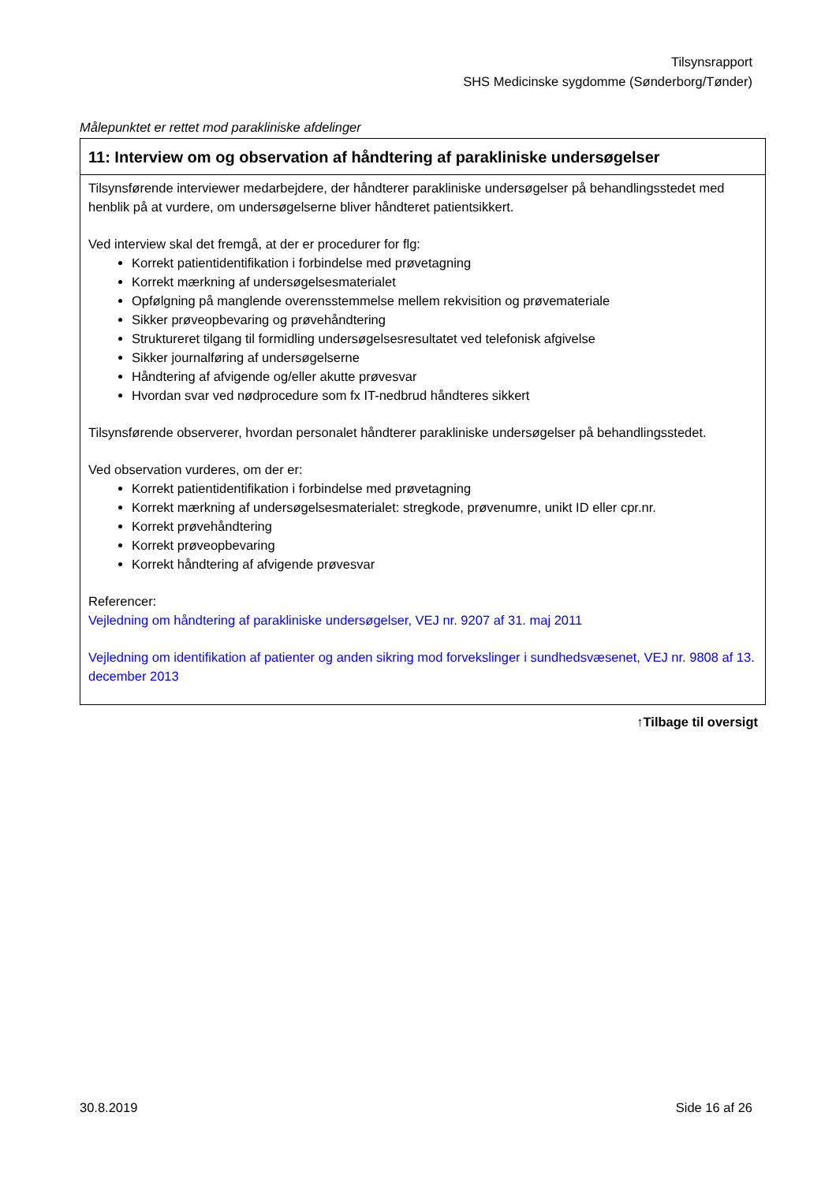Tilsynsrapport
SHS Medicinske sygdomme (Sønderborg/Tønder)
Målepunktet er rettet mod parakliniske afdelinger
| 11: Interview om og observation af håndtering af parakliniske undersøgelser |
| --- |
| Tilsynsførende interviewer medarbejdere, der håndterer parakliniske undersøgelser på behandlingsstedet med henblik på at vurdere, om undersøgelserne bliver håndteret patientsikkert. Ved interview skal det fremgå, at der er procedurer for flg: Korrekt patientidentifikation i forbindelse med prøvetagning Korrekt mærkning af undersøgelsesmaterialet Opfølgning på manglende overensstemmelse mellem rekvisition og prøvemateriale Sikker prøveopbevaring og prøvehåndtering Struktureret tilgang til formidling undersøgelsesresultatet ved telefonisk afgivelse Sikker journalføring af undersøgelserne Håndtering af afvigende og/eller akutte prøvesvar Hvordan svar ved nødprocedure som fx IT-nedbrud håndteres sikkert Tilsynsførende observerer, hvordan personalet håndterer parakliniske undersøgelser på behandlingsstedet. Ved observation vurderes, om der er: Korrekt patientidentifikation i forbindelse med prøvetagning Korrekt mærkning af undersøgelsesmaterialet: stregkode, prøvenumre, unikt ID eller cpr.nr. Korrekt prøvehåndtering Korrekt prøveopbevaring Korrekt håndtering af afvigende prøvesvar Referencer: Vejledning om håndtering af parakliniske undersøgelser, VEJ nr. 9207 af 31. maj 2011 Vejledning om identifikation af patienter og anden sikring mod forvekslinger i sundhedsvæsenet, VEJ nr. 9808 af 13. december 2013 |
↑Tilbage til oversigt
30.8.2019 Side 16 af 26